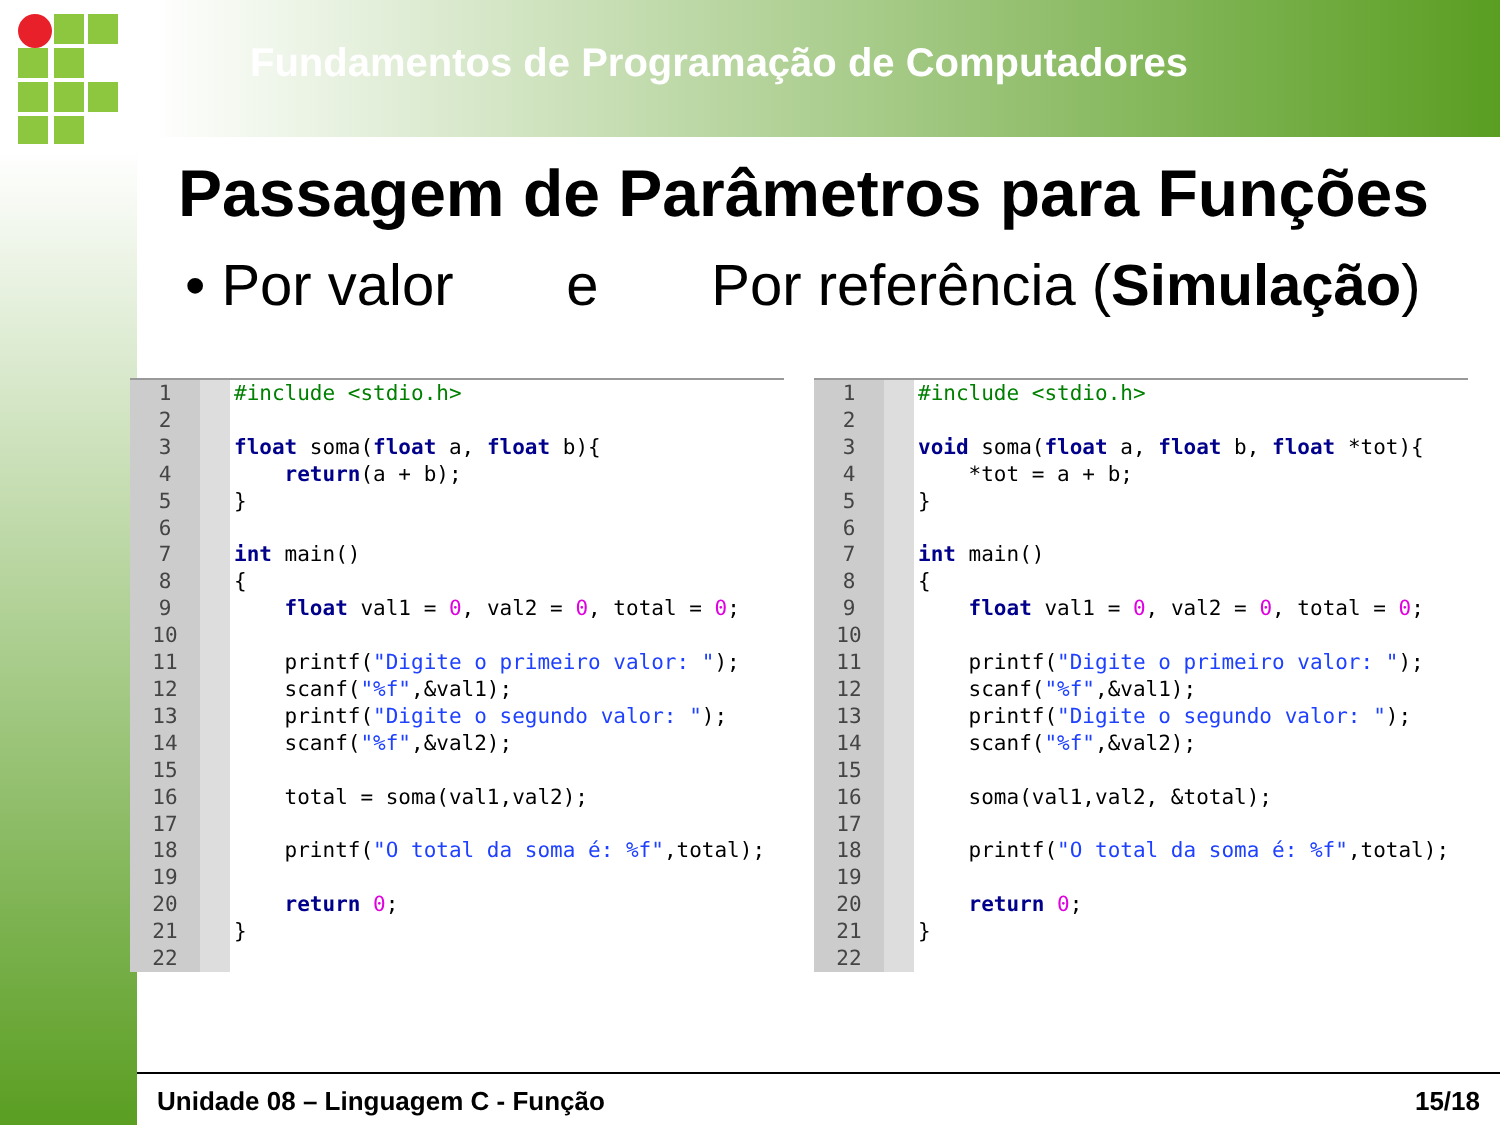Fundamentos de Programação de Computadores
Passagem de Parâmetros para Funções
• Por valor e Por referência (Simulação)
1
2
3
4
5
6
7
8
9
10
11
12
13
14
15
16
17
18
19
20
21
22
#include <stdio.h>

float soma(float a, float b){
    return(a + b);
}

int main()
{
    float val1 = 0, val2 = 0, total = 0;

    printf("Digite o primeiro valor: ");
    scanf("%f",&val1);
    printf("Digite o segundo valor: ");
    scanf("%f",&val2);

    total = soma(val1,val2);

    printf("O total da soma é: %f",total);

    return 0;
}
1
2
3
4
5
6
7
8
9
10
11
12
13
14
15
16
17
18
19
20
21
22
#include <stdio.h>

void soma(float a, float b, float *tot){
    *tot = a + b;
}

int main()
{
    float val1 = 0, val2 = 0, total = 0;

    printf("Digite o primeiro valor: ");
    scanf("%f",&val1);
    printf("Digite o segundo valor: ");
    scanf("%f",&val2);

    soma(val1,val2, &total);

    printf("O total da soma é: %f",total);

    return 0;
}
Unidade 08 – Linguagem C - Função 15/18